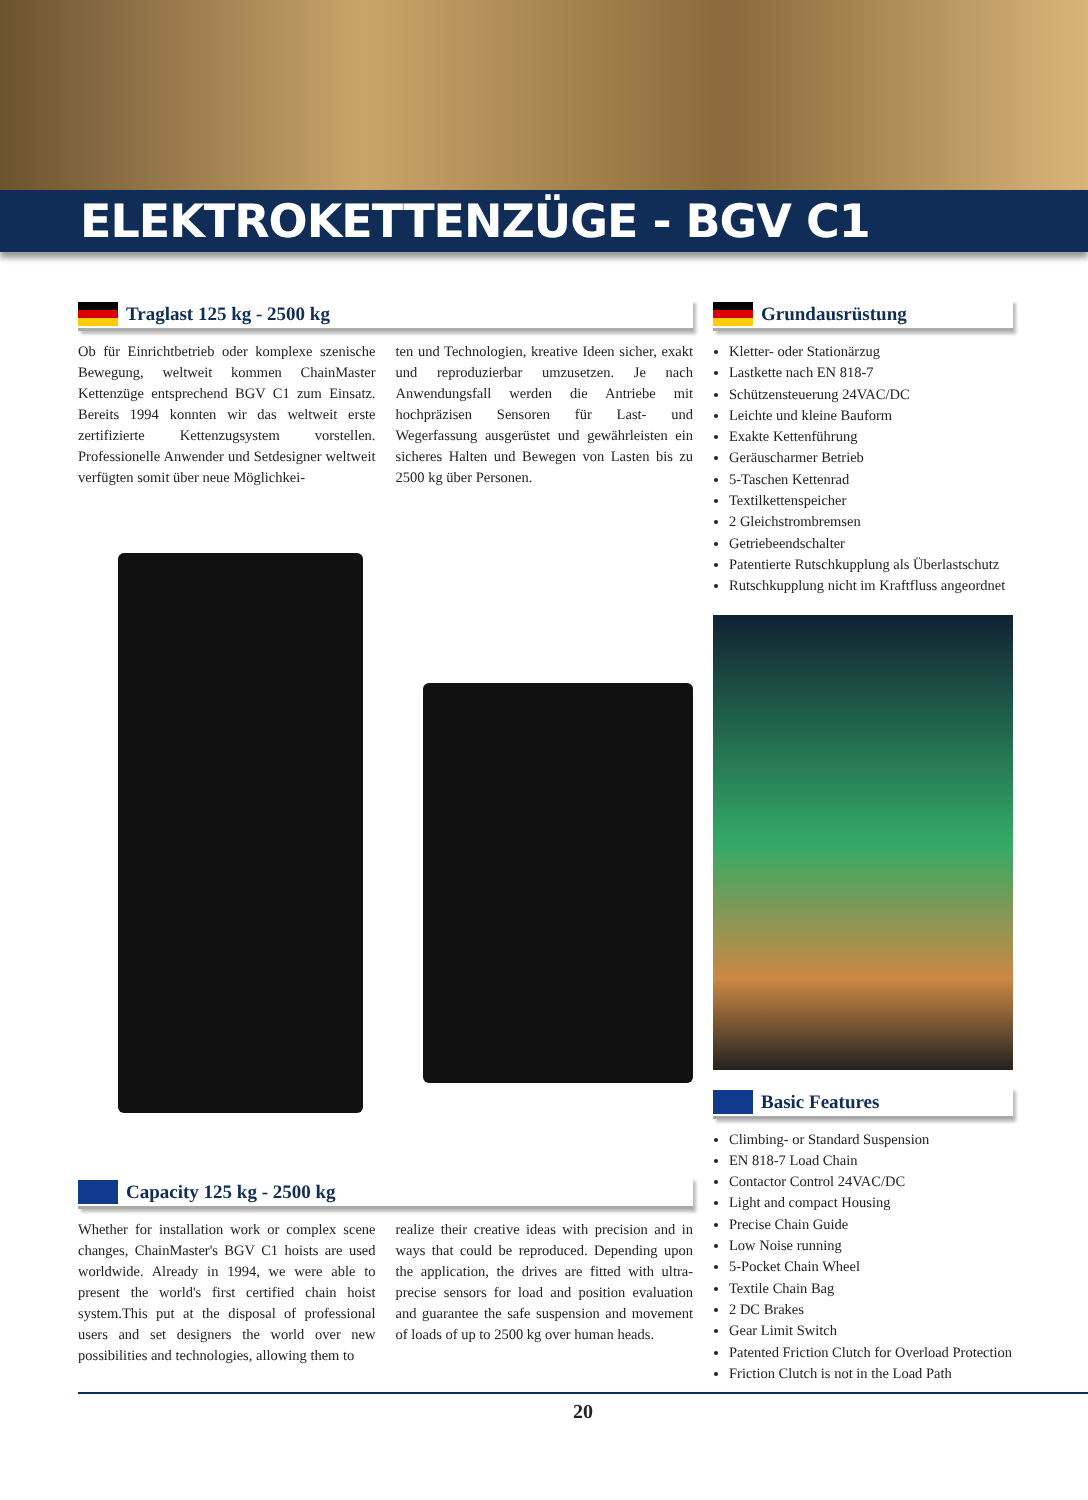ELEKTROKETTENZÜGE - BGV C1
Traglast 125 kg - 2500 kg
Ob für Einrichtbetrieb oder komplexe szenische Bewegung, weltweit kommen ChainMaster Kettenzüge entsprechend BGV C1 zum Einsatz. Bereits 1994 konnten wir das weltweit erste zertifizierte Kettenzugsystem vorstellen. Professionelle Anwender und Setdesigner weltweit verfügten somit über neue Möglichkei-
ten und Technologien, kreative Ideen sicher, exakt und reproduzierbar umzusetzen. Je nach Anwendungsfall werden die Antriebe mit hochpräzisen Sensoren für Last- und Wegerfassung ausgerüstet und gewährleisten ein sicheres Halten und Bewegen von Lasten bis zu 2500 kg über Personen.
Capacity 125 kg - 2500 kg
Whether for installation work or complex scene changes, ChainMaster's BGV C1 hoists are used worldwide. Already in 1994, we were able to present the world's first certified chain hoist system.This put at the disposal of professional users and set designers the world over new possibilities and technologies, allowing them to
realize their creative ideas with precision and in ways that could be reproduced. Depending upon the application, the drives are fitted with ultra-precise sensors for load and position evaluation and guarantee the safe suspension and movement of loads of up to 2500 kg over human heads.
Grundausrüstung
Kletter- oder Stationärzug
Lastkette nach EN 818-7
Schützensteuerung 24VAC/DC
Leichte und kleine Bauform
Exakte Kettenführung
Geräuscharmer Betrieb
5-Taschen Kettenrad
Textilkettenspeicher
2 Gleichstrombremsen
Getriebeendschalter
Patentierte Rutschkupplung als Überlastschutz
Rutschkupplung nicht im Kraftfluss angeordnet
Basic Features
Climbing- or Standard Suspension
EN 818-7 Load Chain
Contactor Control 24VAC/DC
Light and compact Housing
Precise Chain Guide
Low Noise running
5-Pocket Chain Wheel
Textile Chain Bag
2 DC Brakes
Gear Limit Switch
Patented Friction Clutch for Overload Protection
Friction Clutch is not in the Load Path
20